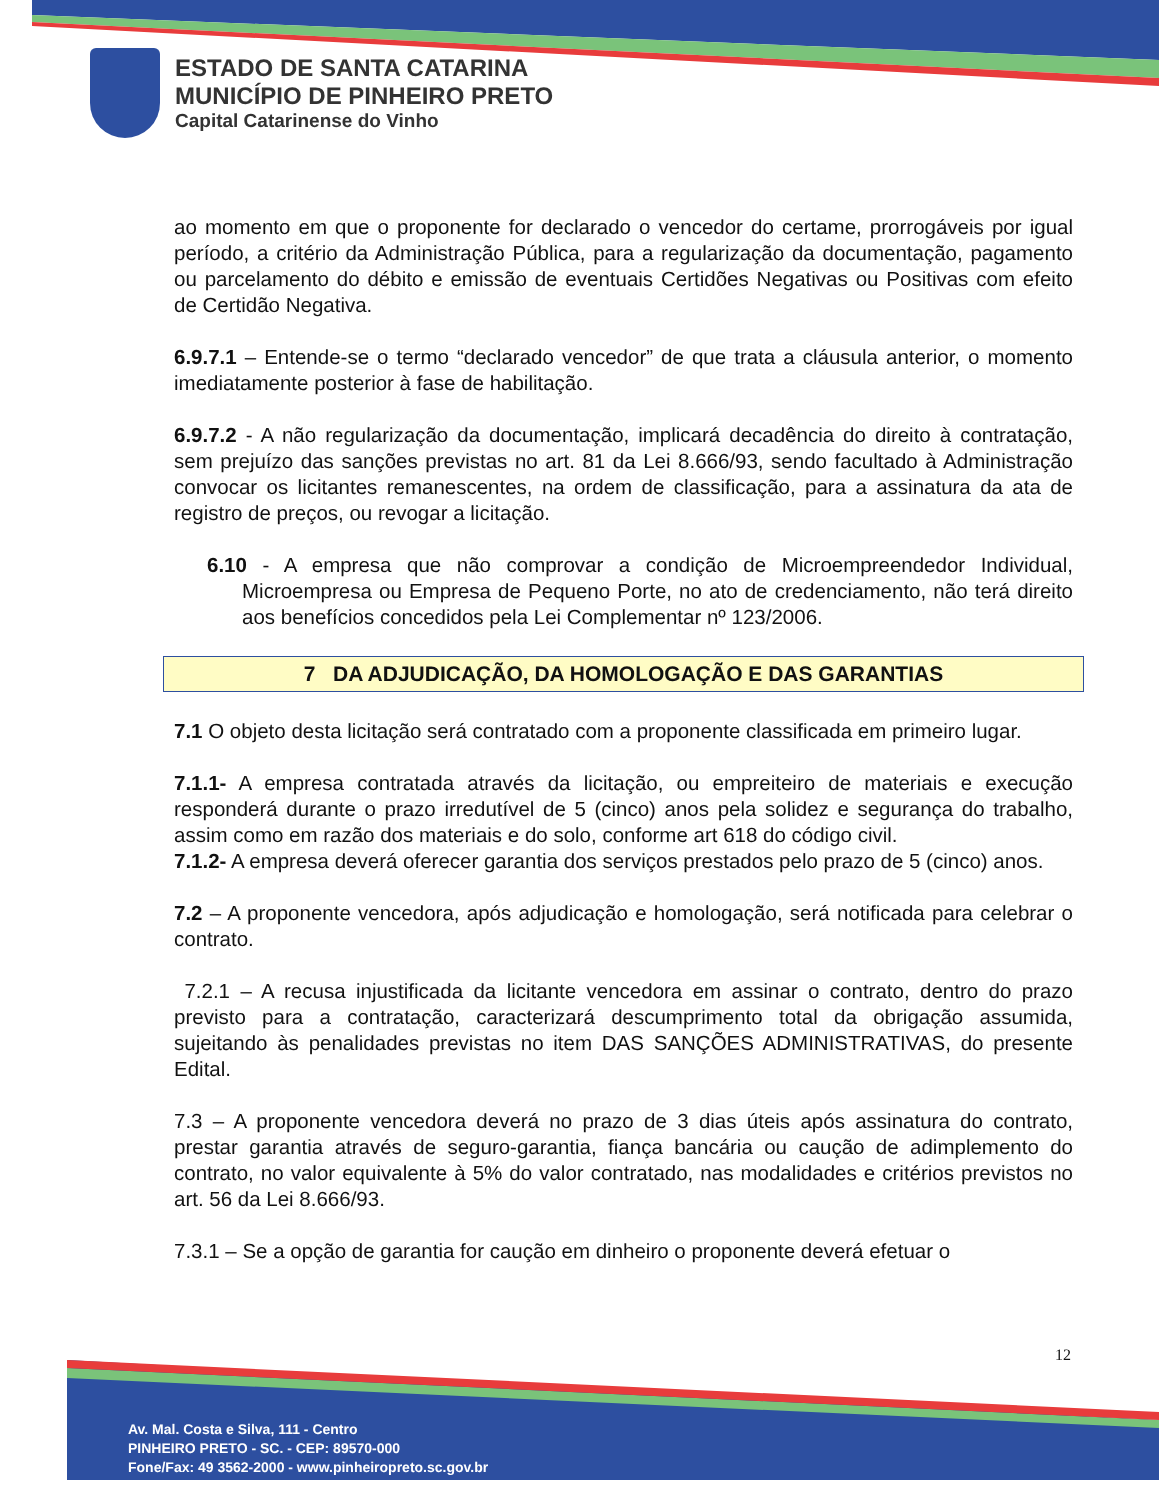ESTADO DE SANTA CATARINA
MUNICÍPIO DE PINHEIRO PRETO
Capital Catarinense do Vinho
ao momento em que o proponente for declarado o vencedor do certame, prorrogáveis por igual período, a critério da Administração Pública, para a regularização da documentação, pagamento ou parcelamento do débito e emissão de eventuais Certidões Negativas ou Positivas com efeito de Certidão Negativa.
6.9.7.1 – Entende-se o termo “declarado vencedor” de que trata a cláusula anterior, o momento imediatamente posterior à fase de habilitação.
6.9.7.2 - A não regularização da documentação, implicará decadência do direito à contratação, sem prejuízo das sanções previstas no art. 81 da Lei 8.666/93, sendo facultado à Administração convocar os licitantes remanescentes, na ordem de classificação, para a assinatura da ata de registro de preços, ou revogar a licitação.
6.10 - A empresa que não comprovar a condição de Microempreendedor Individual, Microempresa ou Empresa de Pequeno Porte, no ato de credenciamento, não terá direito aos benefícios concedidos pela Lei Complementar nº 123/2006.
7 DA ADJUDICAÇÃO, DA HOMOLOGAÇÃO E DAS GARANTIAS
7.1 O objeto desta licitação será contratado com a proponente classificada em primeiro lugar.
7.1.1- A empresa contratada através da licitação, ou empreiteiro de materiais e execução responderá durante o prazo irredutível de 5 (cinco) anos pela solidez e segurança do trabalho, assim como em razão dos materiais e do solo, conforme art 618 do código civil.
7.1.2- A empresa deverá oferecer garantia dos serviços prestados pelo prazo de 5 (cinco) anos.
7.2 – A proponente vencedora, após adjudicação e homologação, será notificada para celebrar o contrato.
7.2.1 – A recusa injustificada da licitante vencedora em assinar o contrato, dentro do prazo previsto para a contratação, caracterizará descumprimento total da obrigação assumida, sujeitando às penalidades previstas no item DAS SANÇÕES ADMINISTRATIVAS, do presente Edital.
7.3 – A proponente vencedora deverá no prazo de 3 dias úteis após assinatura do contrato, prestar garantia através de seguro-garantia, fiança bancária ou caução de adimplemento do contrato, no valor equivalente à 5% do valor contratado, nas modalidades e critérios previstos no art. 56 da Lei 8.666/93.
7.3.1 – Se a opção de garantia for caução em dinheiro o proponente deverá efetuar o
12
Av. Mal. Costa e Silva, 111 - Centro
PINHEIRO PRETO - SC. - CEP: 89570-000
Fone/Fax: 49 3562-2000 - www.pinheiropreto.sc.gov.br